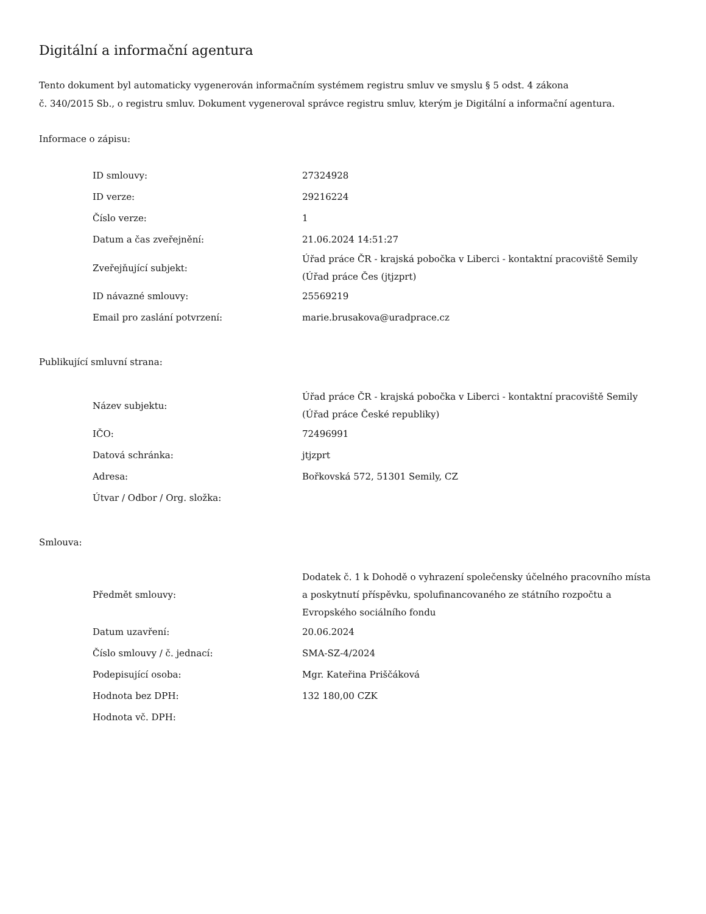Digitální a informační agentura
Tento dokument byl automaticky vygenerován informačním systémem registru smluv ve smyslu § 5 odst. 4 zákona
č. 340/2015 Sb., o registru smluv. Dokument vygeneroval správce registru smluv, kterým je Digitální a informační agentura.
Informace o zápisu:
| ID smlouvy: | 27324928 |
| ID verze: | 29216224 |
| Číslo verze: | 1 |
| Datum a čas zveřejnění: | 21.06.2024 14:51:27 |
| Zveřejňující subjekt: | Úřad práce ČR - krajská pobočka v Liberci - kontaktní pracoviště Semily (Úřad práce Čes (jtjzprt) |
| ID návazné smlouvy: | 25569219 |
| Email pro zaslání potvrzení: | marie.brusakova@uradprace.cz |
Publikující smluvní strana:
| Název subjektu: | Úřad práce ČR - krajská pobočka v Liberci - kontaktní pracoviště Semily (Úřad práce České republiky) |
| IČO: | 72496991 |
| Datová schránka: | jtjzprt |
| Adresa: | Bořkovská 572, 51301 Semily, CZ |
| Útvar / Odbor / Org. složka: | |
Smlouva:
| Předmět smlouvy: | Dodatek č. 1 k Dohodě o vyhrazení společensky účelného pracovního místa a poskytnutí příspěvku, spolufinancovaného ze státního rozpočtu a Evropského sociálního fondu |
| Datum uzavření: | 20.06.2024 |
| Číslo smlouvy / č. jednací: | SMA-SZ-4/2024 |
| Podepisující osoba: | Mgr. Kateřina Priščáková |
| Hodnota bez DPH: | 132 180,00 CZK |
| Hodnota vč. DPH: | |